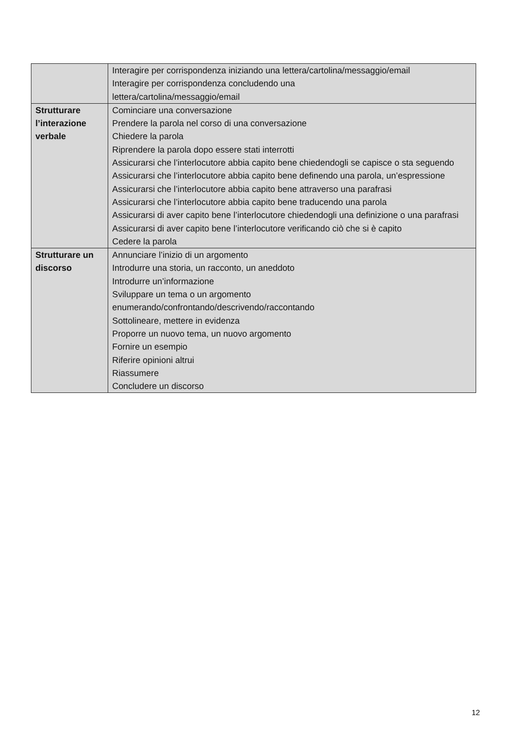| | Interagire per corrispondenza iniziando una lettera/cartolina/messaggio/email Interagire per corrispondenza concludendo una lettera/cartolina/messaggio/email |
| Strutturare l’interazione verbale | Cominciare una conversazione Prendere la parola nel corso di una conversazione Chiedere la parola Riprendere la parola dopo essere stati interrotti Assicurarsi che l’interlocutore abbia capito bene chiedendogli se capisce o sta seguendo Assicurarsi che l’interlocutore abbia capito bene definendo una parola, un’espressione Assicurarsi che l’interlocutore abbia capito bene attraverso una parafrasi Assicurarsi che l’interlocutore abbia capito bene traducendo una parola Assicurarsi di aver capito bene l’interlocutore chiedendogli una definizione o una parafrasi Assicurarsi di aver capito bene l’interlocutore verificando ciò che si è capito Cedere la parola |
| Strutturare un discorso | Annunciare l’inizio di un argomento Introdurre una storia, un racconto, un aneddoto Introdurre un’informazione Sviluppare un tema o un argomento enumerando/confrontando/descrivendo/raccontando Sottolineare, mettere in evidenza Proporre un nuovo tema, un nuovo argomento Fornire un esempio Riferire opinioni altrui Riassumere Concludere un discorso |
12